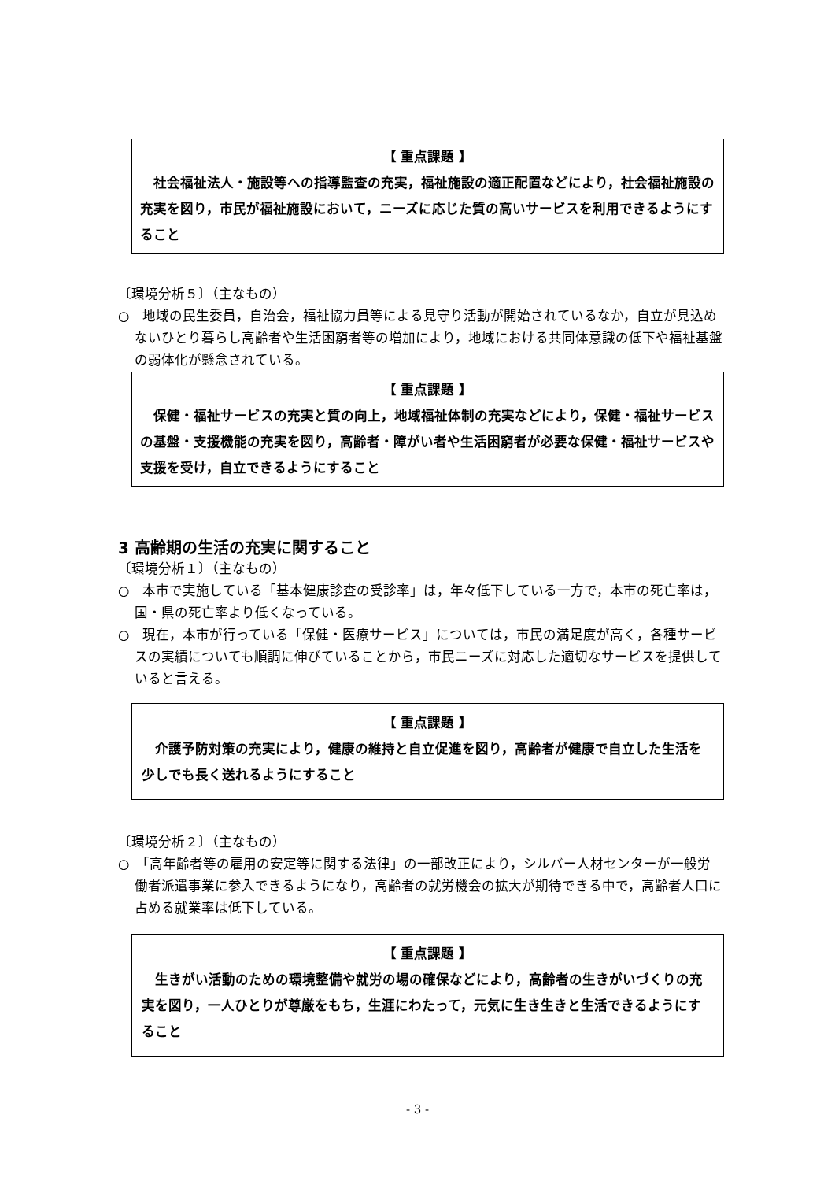【 重点課題 】
社会福祉法人・施設等への指導監査の充実，福祉施設の適正配置などにより，社会福祉施設の充実を図り，市民が福祉施設において，ニーズに応じた質の高いサービスを利用できるようにすること
〔環境分析５〕（主なもの）
○　地域の民生委員，自治会，福祉協力員等による見守り活動が開始されているなか，自立が見込めないひとり暮らし高齢者や生活困窮者等の増加により，地域における共同体意識の低下や福祉基盤の弱体化が懸念されている。
【 重点課題 】
保健・福祉サービスの充実と質の向上，地域福祉体制の充実などにより，保健・福祉サービスの基盤・支援機能の充実を図り，高齢者・障がい者や生活困窮者が必要な保健・福祉サービスや支援を受け，自立できるようにすること
3 高齢期の生活の充実に関すること
〔環境分析１〕（主なもの）
○　本市で実施している「基本健康診査の受診率」は，年々低下している一方で，本市の死亡率は，国・県の死亡率より低くなっている。
○　現在，本市が行っている「保健・医療サービス」については，市民の満足度が高く，各種サービスの実績についても順調に伸びていることから，市民ニーズに対応した適切なサービスを提供していると言える。
【 重点課題 】
介護予防対策の充実により，健康の維持と自立促進を図り，高齢者が健康で自立した生活を少しでも長く送れるようにすること
〔環境分析２〕（主なもの）
○　「高年齢者等の雇用の安定等に関する法律」の一部改正により，シルバー人材センターが一般労働者派遣事業に参入できるようになり，高齢者の就労機会の拡大が期待できる中で，高齢者人口に占める就業率は低下している。
【 重点課題 】
生きがい活動のための環境整備や就労の場の確保などにより，高齢者の生きがいづくりの充実を図り，一人ひとりが尊厳をもち，生涯にわたって，元気に生き生きと生活できるようにすること
- 3 -